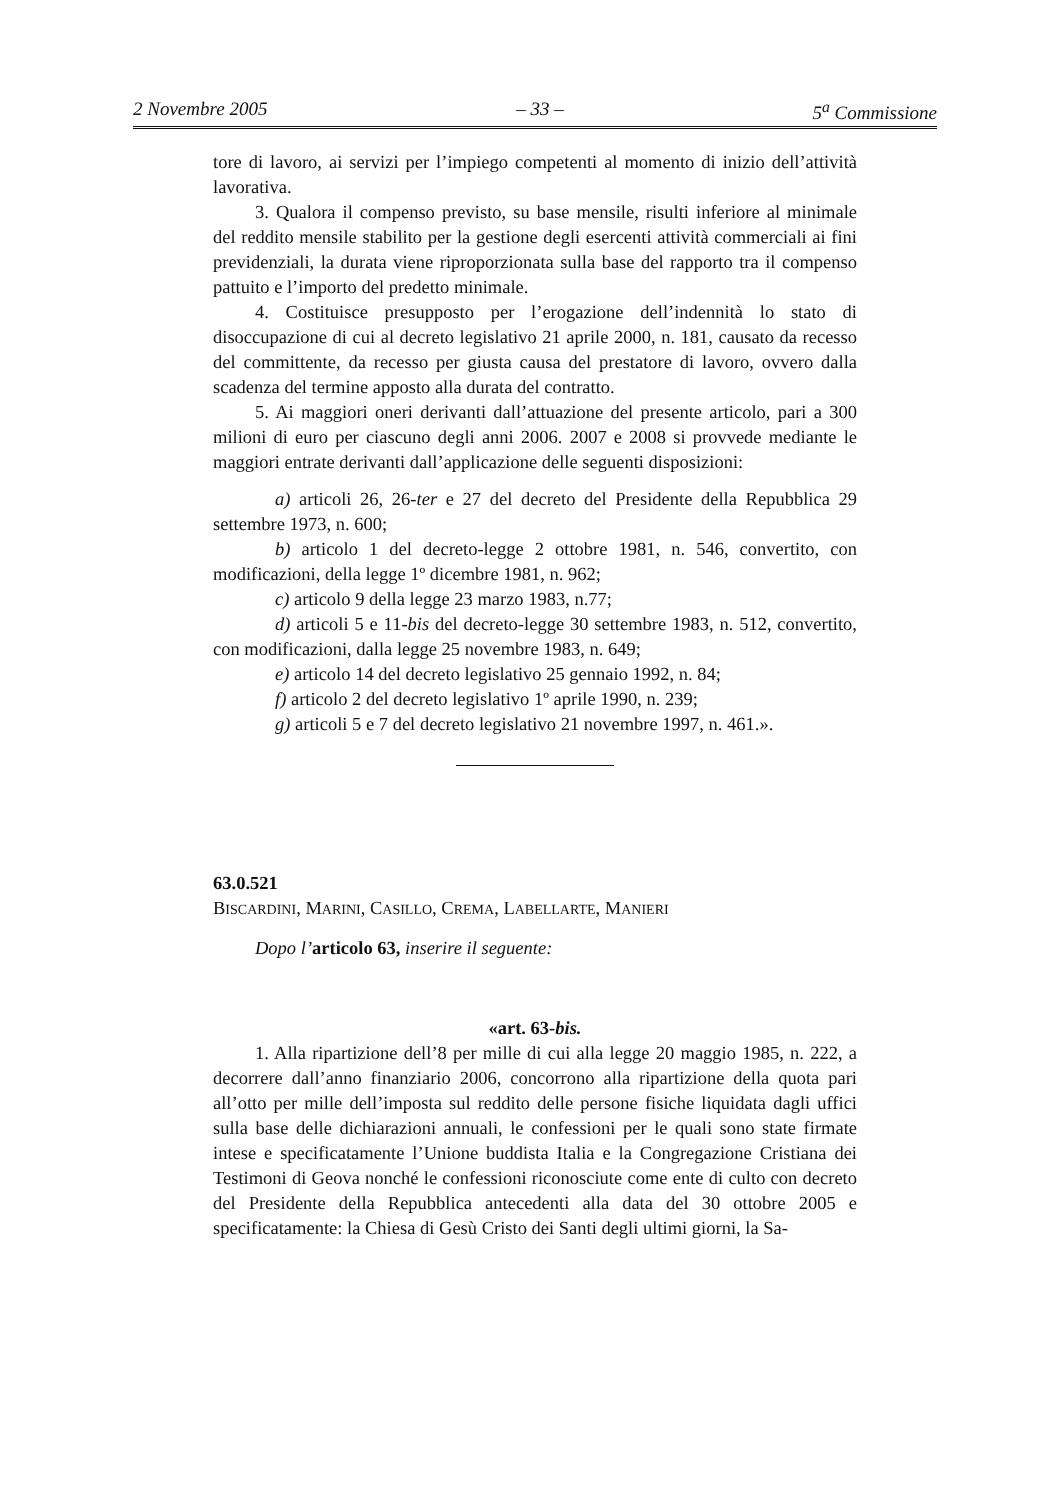2 Novembre 2005 – 33 – 5<sup>a</sup> Commissione
tore di lavoro, ai servizi per l’impiego competenti al momento di inizio dell’attività lavorativa.
3. Qualora il compenso previsto, su base mensile, risulti inferiore al minimale del reddito mensile stabilito per la gestione degli esercenti attività commerciali ai fini previdenziali, la durata viene riproporzionata sulla base del rapporto tra il compenso pattuito e l’importo del predetto minimale.
4. Costituisce presupposto per l’erogazione dell’indennità lo stato di disoccupazione di cui al decreto legislativo 21 aprile 2000, n. 181, causato da recesso del committente, da recesso per giusta causa del prestatore di lavoro, ovvero dalla scadenza del termine apposto alla durata del contratto.
5. Ai maggiori oneri derivanti dall’attuazione del presente articolo, pari a 300 milioni di euro per ciascuno degli anni 2006. 2007 e 2008 si provvede mediante le maggiori entrate derivanti dall’applicazione delle seguenti disposizioni:
a) articoli 26, 26-ter e 27 del decreto del Presidente della Repubblica 29 settembre 1973, n. 600;
b) articolo 1 del decreto-legge 2 ottobre 1981, n. 546, convertito, con modificazioni, della legge 1º dicembre 1981, n. 962;
c) articolo 9 della legge 23 marzo 1983, n.77;
d) articoli 5 e 11-bis del decreto-legge 30 settembre 1983, n. 512, convertito, con modificazioni, dalla legge 25 novembre 1983, n. 649;
e) articolo 14 del decreto legislativo 25 gennaio 1992, n. 84;
f) articolo 2 del decreto legislativo 1º aprile 1990, n. 239;
g) articoli 5 e 7 del decreto legislativo 21 novembre 1997, n. 461.».
63.0.521
BISCARDINI, MARINI, CASILLO, CREMA, LABELLARTE, MANIERI
Dopo l’articolo 63, inserire il seguente:
«art. 63-bis.
1. Alla ripartizione dell’8 per mille di cui alla legge 20 maggio 1985, n. 222, a decorrere dall’anno finanziario 2006, concorrono alla ripartizione della quota pari all’otto per mille dell’imposta sul reddito delle persone fisiche liquidata dagli uffici sulla base delle dichiarazioni annuali, le confessioni per le quali sono state firmate intese e specificatamente l’Unione buddista Italia e la Congregazione Cristiana dei Testimoni di Geova nonché le confessioni riconosciute come ente di culto con decreto del Presidente della Repubblica antecedenti alla data del 30 ottobre 2005 e specificatamente: la Chiesa di Gesù Cristo dei Santi degli ultimi giorni, la Sa-